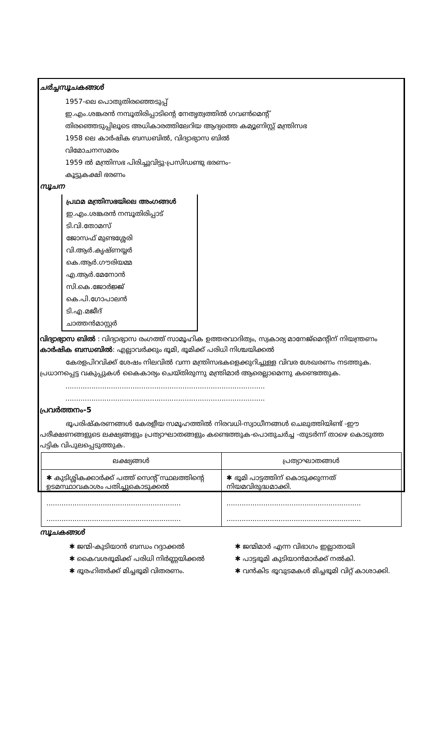ചർച്ചസൂചകങ്ങൾ
1957-ലെ പൊതുതിരഞ്ഞെടുപ്പ്
ഇ.എം.ശങ്കരൻ നമ്പൂതിരിപ്പാടിന്റെ നേതൃത്വത്തിൽ ഗവൺമെന്റ്
തിരഞ്ഞെടുപ്പിലൂടെ അധികാരത്തിലേറിയ ആദ്യത്തെ കമ്യൂണിസ്റ്റ് മന്ത്രിസഭ
1958 ലെ കാർഷിക ബന്ധബിൽ, വിദ്യാഭ്യാസ ബിൽ
വിമോചനസമരം
1959 ൽ മന്ത്രിസഭ പിരിച്ചുവിട്ടു-പ്രസിഡണ്ടു ഭരണം-
കൂട്ടുകക്ഷി ഭരണം
സൂചന
പ്രഥമ മന്ത്രിസഭയിലെ അംഗങ്ങൾ
ഇ.എം.ശങ്കരൻ നമ്പൂതിരിപ്പാട്
ടി.വി.തോമസ്
ജോസഫ് മുണ്ടശ്ശേരി
വി.ആർ.കൃഷ്ണയ്യർ
കെ.ആർ.ഗൗരിയമ്മ
എ.ആർ.മേനോൻ
സി.കെ.ജോർജ്ജ്
കെ.പി.ഗോപാലൻ
ടി.എ.മജീദ്
ചാത്തൻമാസ്റ്റർ
വിദ്യാഭ്യാസ ബിൽ : വിദ്യാഭ്യാസ രംഗത്ത് സാമൂഹിക ഉത്തരവാദിത്വം, സ്വകാര്യ മാനേജ്മെന്റിന് നിയന്ത്രണം
കാർഷിക ബന്ധബിൽ: എല്ലാവർക്കും ഭൂമി, ഭൂമിക്ക് പരിധി നിശ്ചയിക്കൽ
കേരളപിറവിക്ക് ശേഷം നിലവിൽ വന്ന മന്ത്രിസഭകളെക്കുറിച്ചുള്ള വിവര ശേഖരണം നടത്തുക. പ്രധാനപ്പെട്ട വകുപ്പുകൾ കൈകാര്യം ചെയ്തിരുന്നു മന്ത്രിമാർ ആരെല്ലാമെന്നു കണ്ടെത്തുക.
............................................................................................
............................................................................................
പ്രവർത്തനം-5
ഭൂപരിഷ്കരണങ്ങൾ കേരളീയ സമൂഹത്തിൽ നിരവധി-സ്വാധീനങ്ങൾ ചെലുത്തിയിണ്ട് -ഈ പരീക്ഷണങ്ങളുടെ ലക്ഷ്യങ്ങളും പ്രത്യാഘാതങ്ങളും കണ്ടെത്തുക-പൊതുചർച്ച -തുടർന്ന് താഴെ കൊടുത്ത പട്ടിക വിപുലപ്പെടുത്തുക.
| ലക്ഷ്യങ്ങൾ | പ്രത്യാഘാതങ്ങൾ |
| --- | --- |
| ✱ കുടിശ്ശികക്കാർക്ക് പത്ത് സെന്റ് സ്ഥലത്തിന്റെ ഉടമസ്ഥാവകാശം പതിച്ചുകൊടുക്കൽ .............................................................. .............................................................. | ✱ ഭൂമി പാട്ടത്തിന് കൊടുക്കുന്നത് നിയമവിരുദ്ധമാക്കി. .............................................................. .............................................................. |
സൂചകങ്ങൾ
✱ ജന്മി-കുടിയാൻ ബന്ധം റദ്ദാക്കൽ
✱ കൈവശഭൂമിക്ക് പരിധി നിർണ്ണയിക്കൽ
✱ ഭൂരഹിതർക്ക് മിച്ചഭൂമി വിതരണം.
✱ ജന്മിമാർ എന്ന വിഭാഗം ഇല്ലാതായി
✱ പാട്ടഭൂമി കുടിയാൻമാർക്ക് നൽകി.
✱ വൻകിട ഭൂവുടമകൾ മിച്ചഭൂമി വിറ്റ് കാശാക്കി.